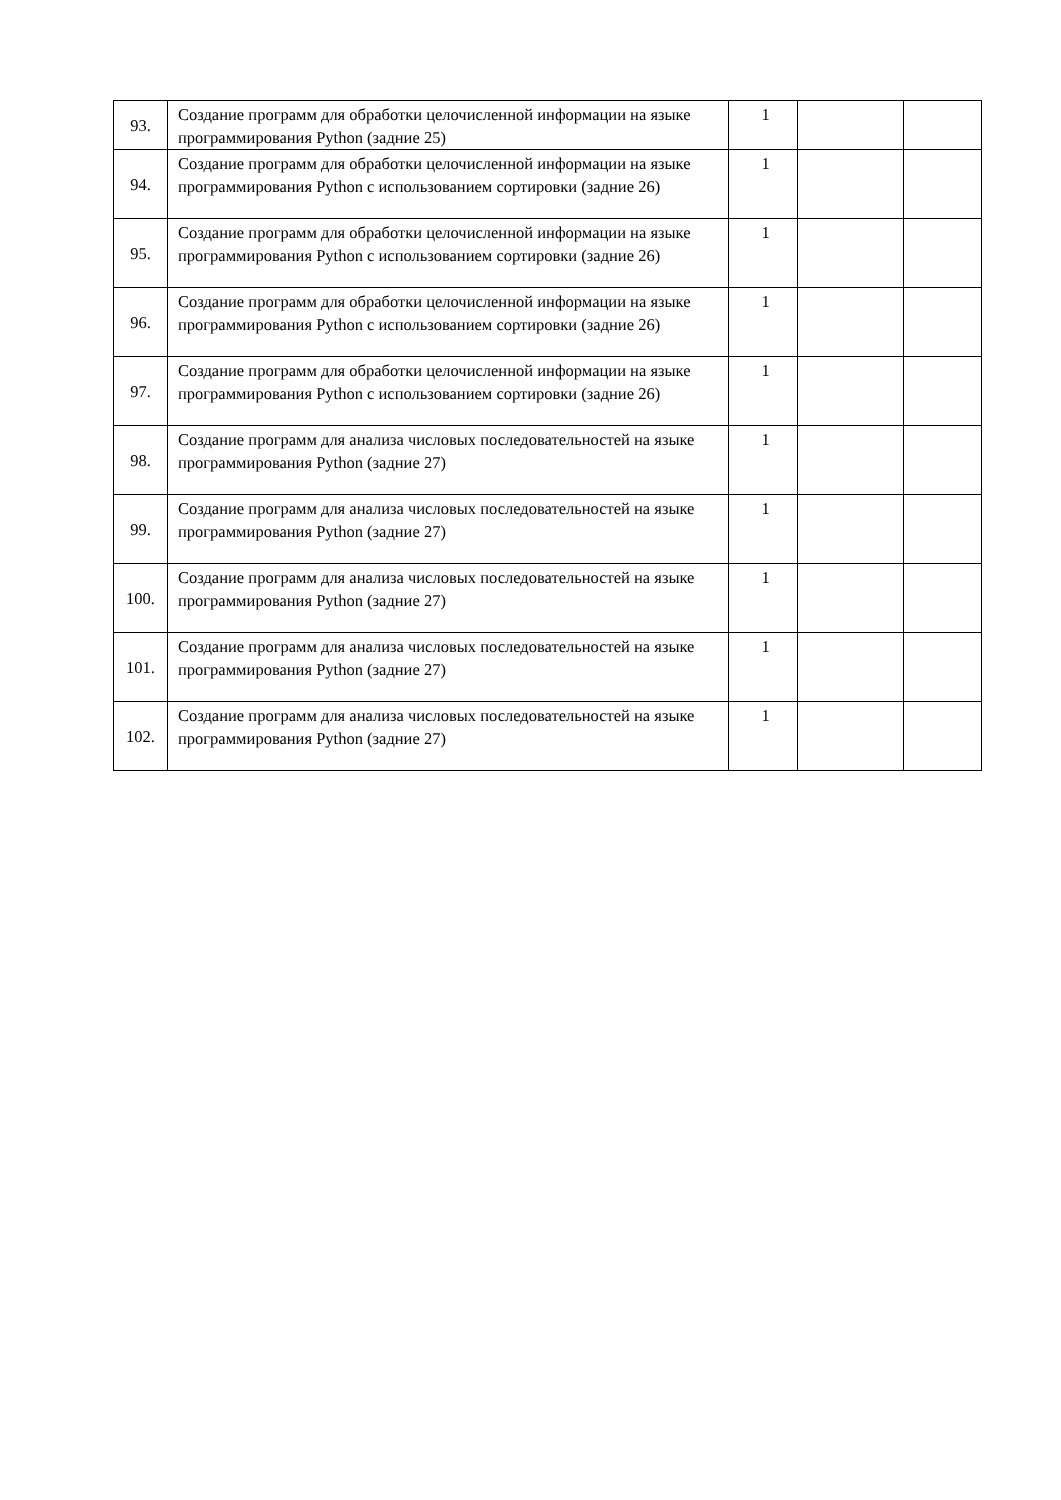| 93. | Создание программ для обработки целочисленной информации на языке программирования Python (задние 25) | 1 | | |
| 94. | Создание программ для обработки целочисленной информации на языке программирования Python с использованием сортировки (задние 26) | 1 | | |
| 95. | Создание программ для обработки целочисленной информации на языке программирования Python с использованием сортировки (задние 26) | 1 | | |
| 96. | Создание программ для обработки целочисленной информации на языке программирования Python с использованием сортировки (задние 26) | 1 | | |
| 97. | Создание программ для обработки целочисленной информации на языке программирования Python с использованием сортировки (задние 26) | 1 | | |
| 98. | Создание программ для анализа числовых последовательностей на языке программирования Python (задние 27) | 1 | | |
| 99. | Создание программ для анализа числовых последовательностей на языке программирования Python (задние 27) | 1 | | |
| 100. | Создание программ для анализа числовых последовательностей на языке программирования Python (задние 27) | 1 | | |
| 101. | Создание программ для анализа числовых последовательностей на языке программирования Python (задние 27) | 1 | | |
| 102. | Создание программ для анализа числовых последовательностей на языке программирования Python (задние 27) | 1 | | |